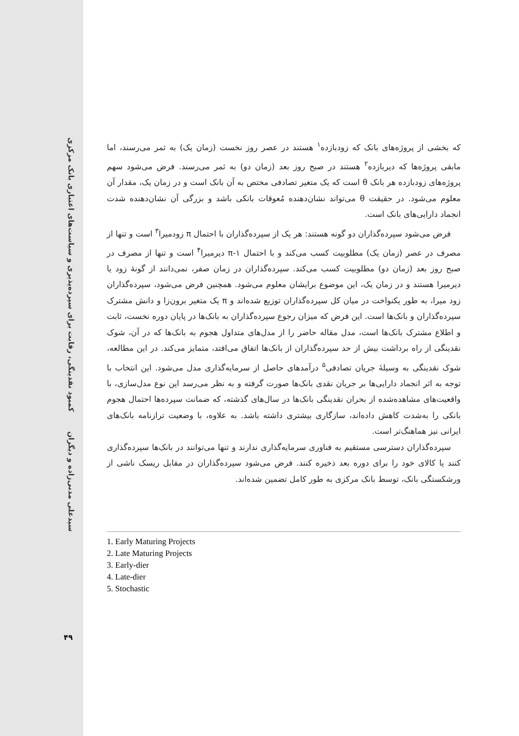کمبود نقدینگی، رقابت برای سپرده‌پذیری و سیاست‌های اعتباری بانک مرکزی
سیدعلی مدنی‌زاده و دیگران
۴۹
که بخشی از پروژه‌های بانک که زودبازده<sup>۱</sup> هستند در عصر روز نخست (زمان یک) به ثمر می‌رسند، اما مابقی پروژه‌ها که دیربازده<sup>۲</sup> هستند در صبح روز بعد (زمان دو) به ثمر می‌رسند. فرض می‌شود سهم پروژه‌های زودبازده هر بانک θ است که یک متغیر تصادفی مختص به آن بانک است و در زمان یک، مقدار آن معلوم می‌شود. در حقیقت θ می‌تواند نشان‌دهنده مُعوقات بانکی باشد و بزرگی آن نشان‌دهنده شدت انجماد دارایی‌های بانک است.
فرض می‌شود سپرده‌گذاران دو گونه هستند: هر یک از سپرده‌گذاران با احتمال π زودمیرا<sup>۳</sup> است و تنها از مصرف در عصر (زمان یک) مطلوبیت کسب می‌کند و با احتمال π-۱ دیرمیرا<sup>۴</sup> است و تنها از مصرف در صبح روز بعد (زمان دو) مطلوبیت کسب می‌کند. سپرده‌گذاران در زمان صفر، نمی‌دانند از گونهٔ زود یا دیرمیرا هستند و در زمان یک، این موضوع برایشان معلوم می‌شود. همچنین فرض می‌شود، سپرده‌گذاران زود میرا، به طور یکنواخت در میان کل سپرده‌گذاران توزیع شده‌اند و π یک متغیر برون‌زا و دانش مشترک سپرده‌گذاران و بانک‌ها است. این فرض که میزان رجوع سپرده‌گذاران به بانک‌ها در پایان دوره نخست، ثابت و اطلاع مشترک بانک‌ها است، مدل مقاله حاضر را از مدل‌های متداول هجوم به بانک‌ها که در آن، شوک نقدینگی از راه برداشت بیش از حد سپرده‌گذاران از بانک‌ها اتفاق می‌افتد، متمایز می‌کند. در این مطالعه، شوک نقدینگی به وسیلهٔ جریان تصادفی<sup>۵</sup> درآمدهای حاصل از سرمایه‌گذاری مدل می‌شود. این انتخاب با توجه به اثر انجماد دارایی‌ها بر جریان نقدی بانک‌ها صورت گرفته و به نظر می‌رسد این نوع مدل‌سازی، با واقعیت‌های مشاهده‌شده از بحران نقدینگی بانک‌ها در سال‌های گذشته، که ضمانت سپرده‌ها احتمال هجوم بانکی را به‌شدت کاهش داده‌اند، سازگاری بیشتری داشته باشد. به علاوه، با وضعیت ترازنامه بانک‌های ایرانی نیز هماهنگ‌تر است.
سپرده‌گذاران دسترسی مستقیم به فناوری سرمایه‌گذاری ندارند و تنها می‌توانند در بانک‌ها سپرده‌گذاری کنند یا کالای خود را برای دوره بعد ذخیره کنند. فرض می‌شود سپرده‌گذاران در مقابل ریسک ناشی از ورشکستگی بانک، توسط بانک مرکزی به طور کامل تضمین شده‌اند.
1. Early Maturing Projects
2. Late Maturing Projects
3. Early-dier
4. Late-dier
5. Stochastic